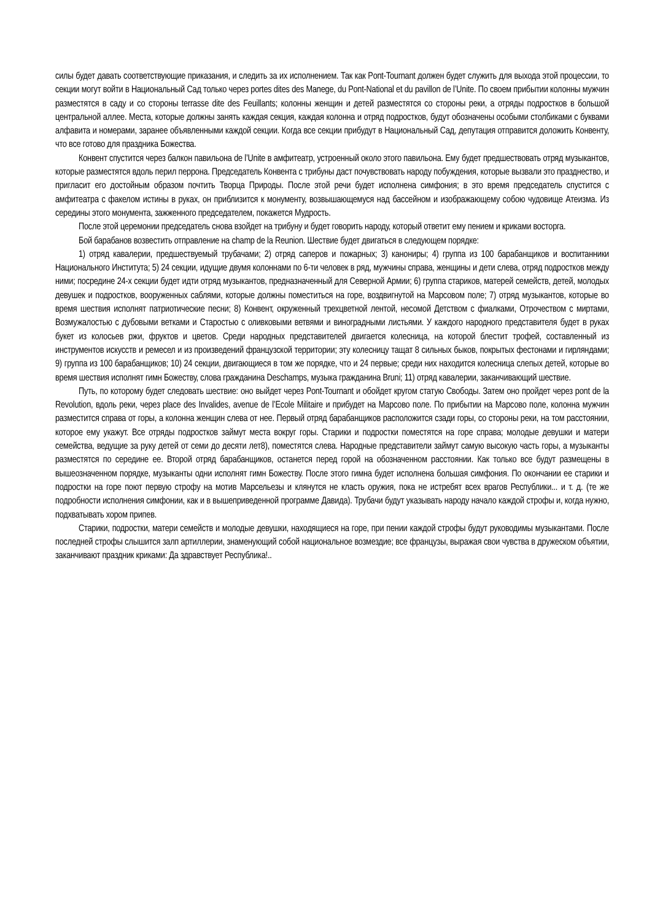силы будет давать соответствующие приказания, и следить за их исполнением. Так как Pont-Tournant должен будет служить для выхода этой процессии, то секции могут войти в Национальный Сад только через portes dites des Manege, du Pont-National et du pavillon de l’Unite. По своем прибытии колонны мужчин разместятся в саду и со стороны terrasse dite des Feuillants; колонны женщин и детей разместятся со стороны реки, а отряды подростков в большой центральной аллее. Места, которые должны занять каждая секция, каждая колонна и отряд подростков, будут обозначены особыми столбиками с буквами алфавита и номерами, заранее объявленными каждой секции. Когда все секции прибудут в Национальный Сад, депутация отправится доложить Конвенту, что все готово для праздника Божества.
Конвент спустится через балкон павильона de l’Unite в амфитеатр, устроенный около этого павильона. Ему будет предшествовать отряд музыкантов, которые разместятся вдоль перил перрона. Председатель Конвента с трибуны даст почувствовать народу побуждения, которые вызвали это празднество, и пригласит его достойным образом почтить Творца Природы. После этой речи будет исполнена симфония; в это время председатель спустится с амфитеатра с факелом истины в руках, он приблизится к монументу, возвышающемуся над бассейном и изображающему собою чудовище Атеизма. Из середины этого монумента, зажженного председателем, покажется Мудрость.
После этой церемонии председатель снова взойдет на трибуну и будет говорить народу, который ответит ему пением и криками восторга.
Бой барабанов возвестить отправление на champ de la Reunion. Шествие будет двигаться в следующем порядке:
1) отряд кавалерии, предшествуемый трубачами; 2) отряд саперов и пожарных; 3) канониры; 4) группа из 100 барабанщиков и воспитанники Национального Института; 5) 24 секции, идущие двумя колоннами по 6-ти человек в ряд, мужчины справа, женщины и дети слева, отряд подростков между ними; посредине 24-х секции будет идти отряд музыкантов, предназначенный для Северной Армии; 6) группа стариков, матерей семейств, детей, молодых девушек и подростков, вооруженных саблями, которые должны поместиться на горе, воздвигнутой на Марсовом поле; 7) отряд музыкантов, которые во время шествия исполнят патриотические песни; 8) Конвент, окруженный трехцветной лентой, несомой Детством с фиалками, Отрочеством с миртами, Возмужалостью с дубовыми ветками и Старостью с оливковыми ветвями и виноградными листьями. У каждого народного представителя будет в руках букет из колосьев ржи, фруктов и цветов. Среди народных представителей двигается колесница, на которой блестит трофей, составленный из инструментов искусств и ремесел и из произведений французской территории; эту колесницу тащат 8 сильных быков, покрытых фестонами и гирляндами; 9) группа из 100 барабанщиков; 10) 24 секции, двигающиеся в том же порядке, что и 24 первые; среди них находится колесница слепых детей, которые во время шествия исполнят гимн Божеству, слова гражданина Deschamps, музыка гражданина Bruni; 11) отряд кавалерии, заканчивающий шествие.
Путь, по которому будет следовать шествие: оно выйдет через Pont-Tournant и обойдет кругом статую Свободы. Затем оно пройдет через pont de la Revolution, вдоль реки, через place des Invalides, avenue de l’Ecole Militaire и прибудет на Марсово поле. По прибытии на Марсово поле, колонна мужчин разместится справа от горы, а колонна женщин слева от нее. Первый отряд барабанщиков расположится сзади горы, со стороны реки, на том расстоянии, которое ему укажут. Все отряды подростков займут места вокруг горы. Старики и подростки поместятся на горе справа; молодые девушки и матери семейства, ведущие за руку детей от семи до десяти лет8), поместятся слева. Народные представители займут самую высокую часть горы, а музыканты разместятся по середине ее. Второй отряд барабанщиков, останется перед горой на обозначенном расстоянии. Как только все будут размещены в вышеозначенном порядке, музыканты одни исполнят гимн Божеству. После этого гимна будет исполнена большая симфония. По окончании ее старики и подростки на горе поют первую строфу на мотив Марсельезы и клянутся не класть оружия, пока не истребят всех врагов Республики... и т. д. (те же подробности исполнения симфонии, как и в вышеприведенной программе Давида). Трубачи будут указывать народу начало каждой строфы и, когда нужно, подхватывать хором припев.
Старики, подростки, матери семейств и молодые девушки, находящиеся на горе, при пении каждой строфы будут руководимы музыкантами. После последней строфы слышится залп артиллерии, знаменующий собой национальное возмездие; все французы, выражая свои чувства в дружеском объятии, заканчивают праздник криками: Да здравствует Республика!..